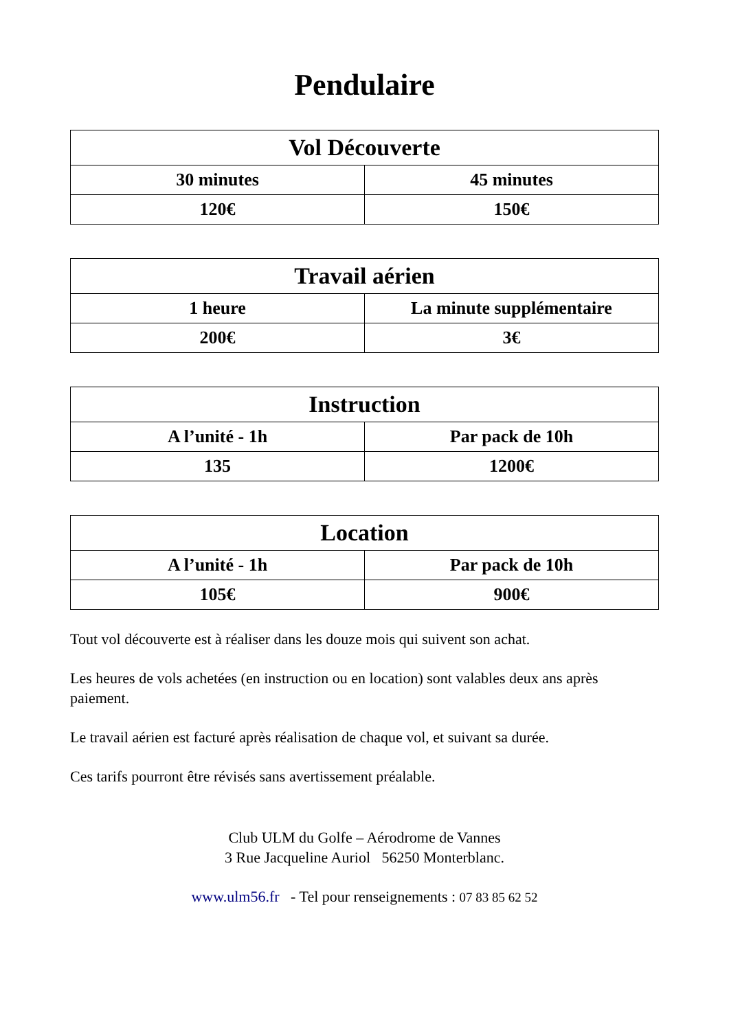Pendulaire
| Vol Découverte | |
| --- | --- |
| 30 minutes | 45 minutes |
| 120€ | 150€ |
| Travail aérien | |
| --- | --- |
| 1 heure | La minute supplémentaire |
| 200€ | 3€ |
| Instruction | |
| --- | --- |
| A l’unité - 1h | Par pack de 10h |
| 135 | 1200€ |
| Location | |
| --- | --- |
| A l’unité - 1h | Par pack de 10h |
| 105€ | 900€ |
Tout vol découverte est à réaliser dans les douze mois qui suivent son achat.
Les heures de vols achetées (en instruction ou en location) sont valables deux ans après paiement.
Le travail aérien est facturé après réalisation de chaque vol, et suivant sa durée.
Ces tarifs pourront être révisés sans avertissement préalable.
Club ULM du Golfe – Aérodrome de Vannes
3 Rue Jacqueline Auriol 56250 Monterblanc.
www.ulm56.fr - Tel pour renseignements : 07 83 85 62 52